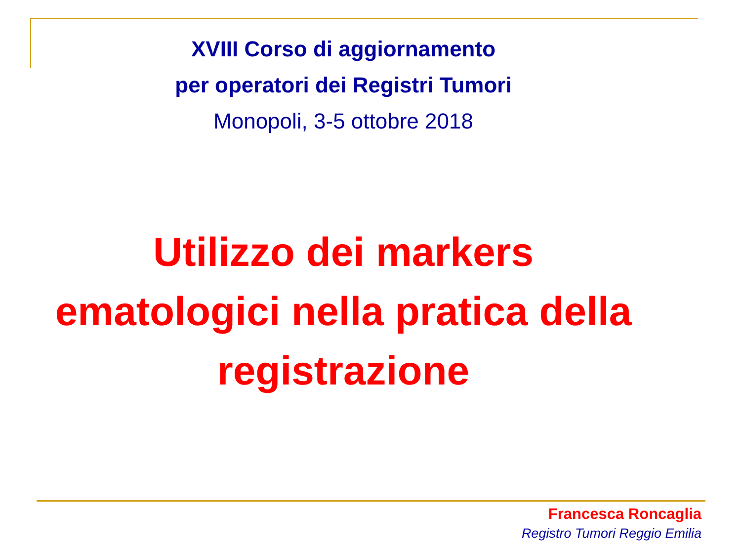XVIII Corso di aggiornamento
per operatori dei Registri Tumori
Monopoli, 3-5 ottobre 2018
Utilizzo dei markers
ematologici nella pratica della
registrazione
Francesca Roncaglia
Registro Tumori Reggio Emilia